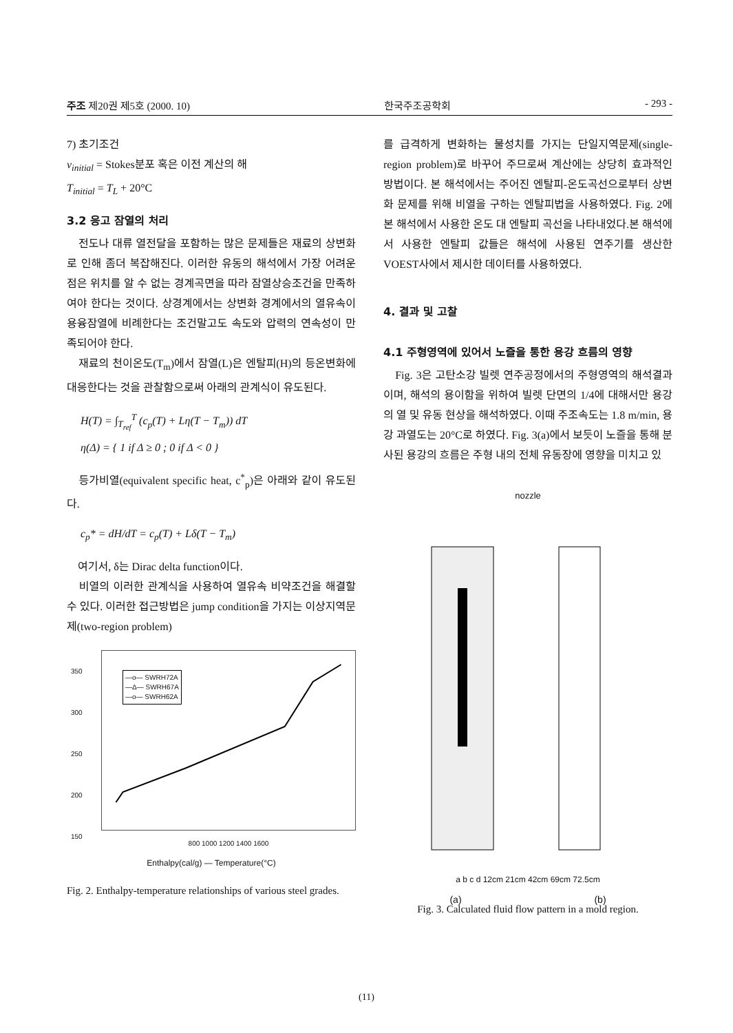주조 제20권 제5호 (2000. 10) 한국주조공학회 - 293 -
7) 초기조건
v<sub>initial</sub> = Stokes분포 혹은 이전 계산의 해
T<sub>initial</sub> = T<sub>L</sub> + 20°C
3.2 응고 잠열의 처리
　전도나 대류 열전달을 포함하는 많은 문제들은 재료의 상변화로 인해 좀더 복잡해진다. 이러한 유동의 해석에서 가장 어려운 점은 위치를 알 수 없는 경계곡면을 따라 잠열상승조건을 만족하여야 한다는 것이다. 상경계에서는 상변화 경계에서의 열유속이 용융잠열에 비례한다는 조건말고도 속도와 압력의 연속성이 만족되어야 한다.
　재료의 천이온도(T<sub>m</sub>)에서 잠열(L)은 엔탈피(H)의 등온변화에 대응한다는 것을 관찰함으로써 아래의 관계식이 유도된다.
H(T) = ∫<sub>T<sub>ref</sub></sub><sup>T</sup> (c<sub>p</sub>(T) + Lη(T − T<sub>m</sub>)) dT
η(Δ) = { 1 if Δ ≥ 0 ; 0 if Δ < 0 }
　등가비열(equivalent specific heat, c<sup>*</sup><sub>p</sub>)은 아래와 같이 유도된다.
c<sub>p</sub>* = dH/dT = c<sub>p</sub>(T) + Lδ(T − T<sub>m</sub>)
　여기서, δ는 Dirac delta function이다.
　비열의 이러한 관계식을 사용하여 열유속 비약조건을 해결할 수 있다. 이러한 접근방법은 jump condition을 가지는 이상지역문제(two-region problem)
—o— SWRH72A
—Δ— SWRH67A
—o— SWRH62A
350
300
250
200
150
800 1000 1200 1400 1600
Enthalpy(cal/g) — Temperature(°C)
Fig. 2. Enthalpy-temperature relationships of various steel grades.
를 급격하게 변화하는 물성치를 가지는 단일지역문제(single-region problem)로 바꾸어 주므로써 계산에는 상당히 효과적인 방법이다. 본 해석에서는 주어진 엔탈피-온도곡선으로부터 상변화 문제를 위해 비열을 구하는 엔탈피법을 사용하였다. Fig. 2에 본 해석에서 사용한 온도 대 엔탈피 곡선을 나타내었다.본 해석에서 사용한 엔탈피 값들은 해석에 사용된 연주기를 생산한 VOEST사에서 제시한 데이터를 사용하였다.
4. 결과 및 고찰
4.1 주형영역에 있어서 노즐을 통한 용강 흐름의 영향
　Fig. 3은 고탄소강 빌렛 연주공정에서의 주형영역의 해석결과이며, 해석의 용이함을 위하여 빌렛 단면의 1/4에 대해서만 용강의 열 및 유동 현상을 해석하였다. 이때 주조속도는 1.8 m/min, 용강 과열도는 20°C로 하였다. Fig. 3(a)에서 보듯이 노즐을 통해 분사된 용강의 흐름은 주형 내의 전체 유동장에 영향을 미치고 있
nozzle
a b c d 12cm 21cm 42cm 69cm 72.5cm
(a) (b)
Fig. 3. Calculated fluid flow pattern in a mold region.
(11)